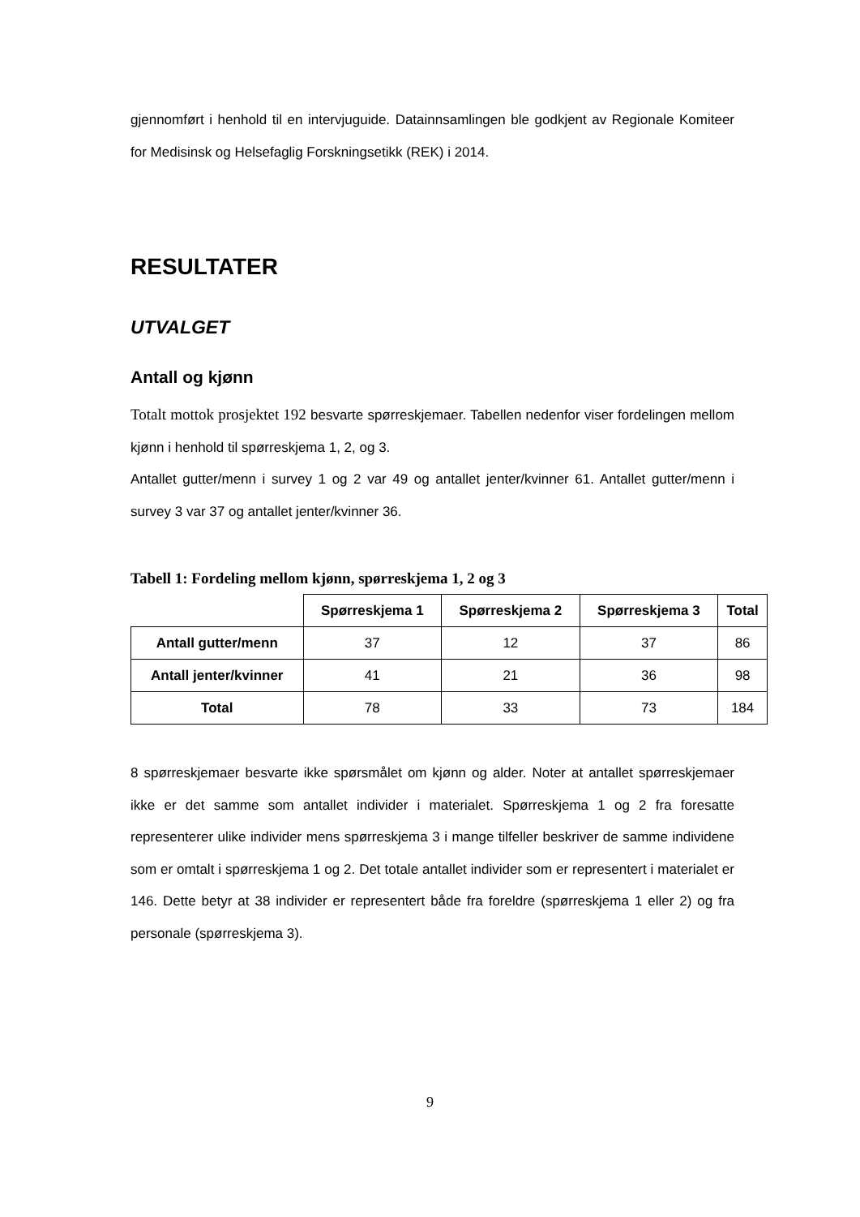gjennomført i henhold til en intervjuguide. Datainnsamlingen ble godkjent av Regionale Komiteer for Medisinsk og Helsefaglig Forskningsetikk (REK) i 2014.
RESULTATER
UTVALGET
Antall og kjønn
Totalt mottok prosjektet 192 besvarte spørreskjemaer. Tabellen nedenfor viser fordelingen mellom kjønn i henhold til spørreskjema 1, 2, og 3.
Antallet gutter/menn i survey 1 og 2 var 49 og antallet jenter/kvinner 61. Antallet gutter/menn i survey 3 var 37 og antallet jenter/kvinner 36.
Tabell 1: Fordeling mellom kjønn, spørreskjema 1, 2 og 3
| | Spørreskjema 1 | Spørreskjema 2 | Spørreskjema 3 | Total |
| Antall gutter/menn | 37 | 12 | 37 | 86 |
| Antall jenter/kvinner | 41 | 21 | 36 | 98 |
| Total | 78 | 33 | 73 | 184 |
8 spørreskjemaer besvarte ikke spørsmålet om kjønn og alder. Noter at antallet spørreskjemaer ikke er det samme som antallet individer i materialet. Spørreskjema 1 og 2 fra foresatte representerer ulike individer mens spørreskjema 3 i mange tilfeller beskriver de samme individene som er omtalt i spørreskjema 1 og 2. Det totale antallet individer som er representert i materialet er 146. Dette betyr at 38 individer er representert både fra foreldre (spørreskjema 1 eller 2) og fra personale (spørreskjema 3).
9